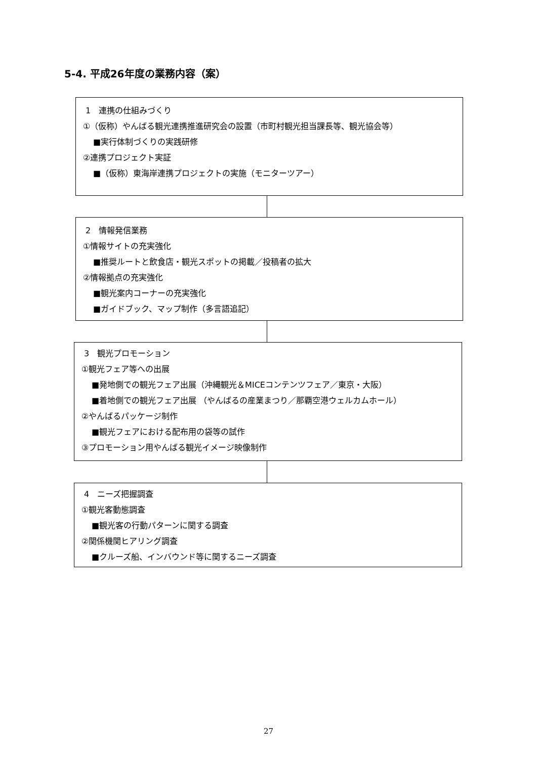5-4. 平成26年度の業務内容（案）
1　連携の仕組みづくり
①（仮称）やんばる観光連携推進研究会の設置（市町村観光担当課長等、観光協会等）
■実行体制づくりの実践研修
②連携プロジェクト実証
■（仮称）東海岸連携プロジェクトの実施（モニターツアー）
2　情報発信業務
①情報サイトの充実強化
■推奨ルートと飲食店・観光スポットの掲載／投稿者の拡大
②情報拠点の充実強化
■観光案内コーナーの充実強化
■ガイドブック、マップ制作（多言語追記）
3　観光プロモーション
①観光フェア等への出展
■発地側での観光フェア出展（沖縄観光＆MICEコンテンツフェア／東京・大阪）
■着地側での観光フェア出展 （やんばるの産業まつり／那覇空港ウェルカムホール）
②やんばるパッケージ制作
■観光フェアにおける配布用の袋等の試作
③プロモーション用やんばる観光イメージ映像制作
4　ニーズ把握調査
①観光客動態調査
■観光客の行動パターンに関する調査
②関係機関ヒアリング調査
■クルーズ船、インバウンド等に関するニーズ調査
27